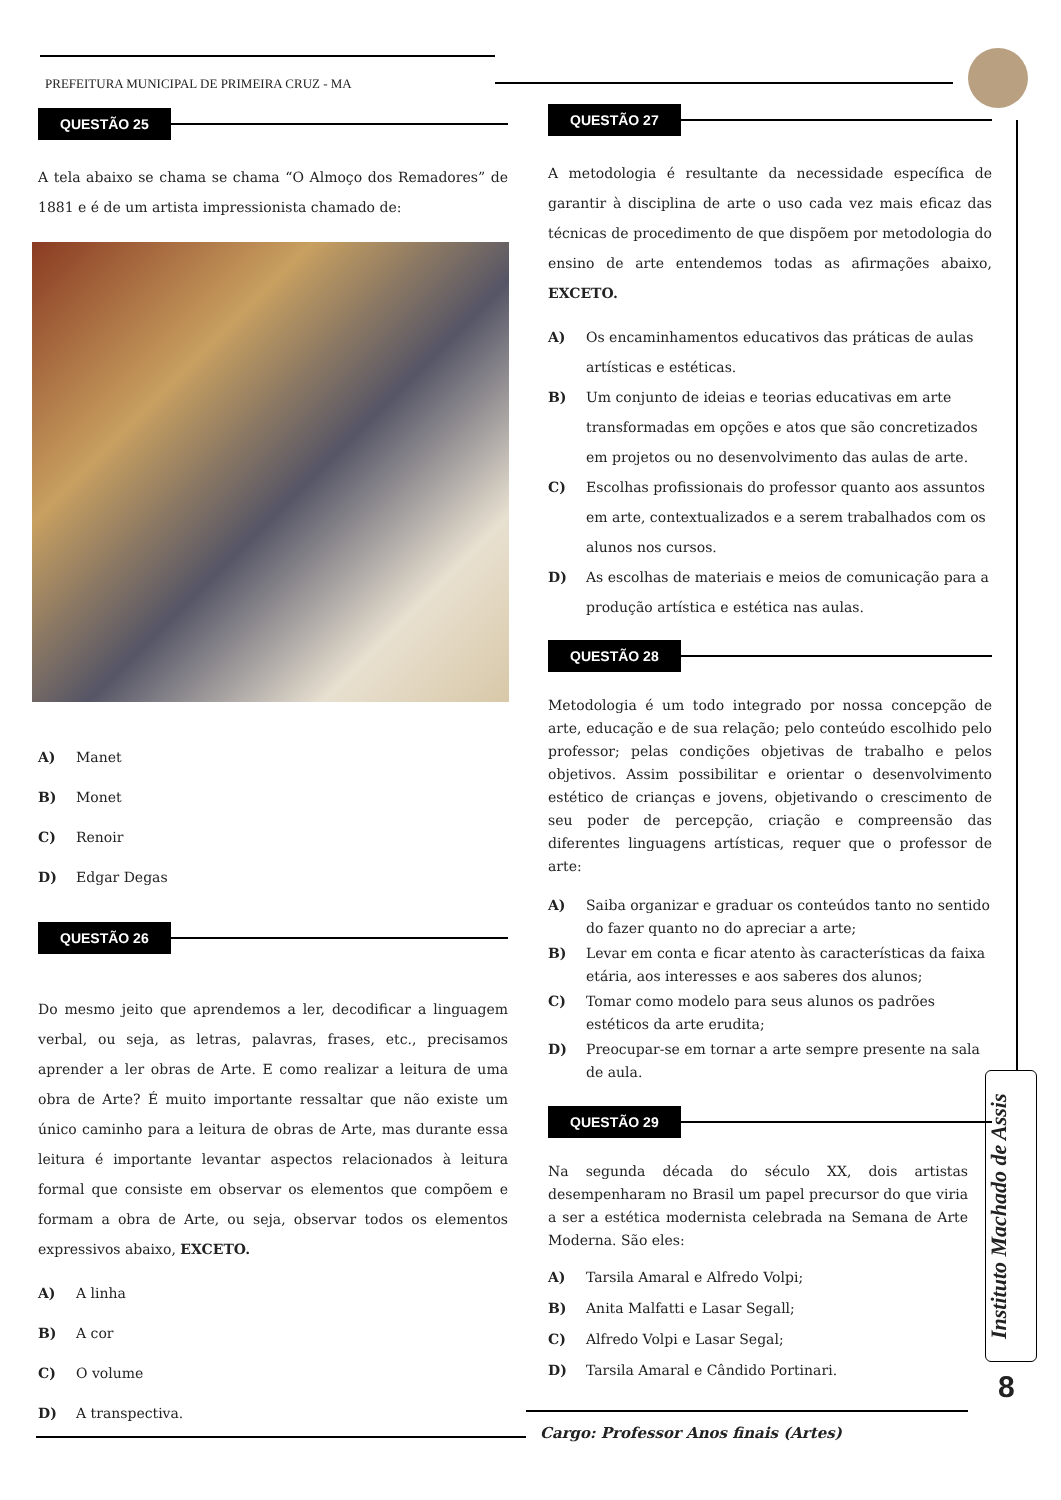PREFEITURA MUNICIPAL DE PRIMEIRA CRUZ - MA
QUESTÃO 25
A tela abaixo se chama se chama “O Almoço dos Remadores” de 1881 e é de um artista impressionista chamado de:
A) Manet
B) Monet
C) Renoir
D) Edgar Degas
QUESTÃO 26
Do mesmo jeito que aprendemos a ler, decodificar a linguagem verbal, ou seja, as letras, palavras, frases, etc., precisamos aprender a ler obras de Arte. E como realizar a leitura de uma obra de Arte? É muito importante ressaltar que não existe um único caminho para a leitura de obras de Arte, mas durante essa leitura é importante levantar aspectos relacionados à leitura formal que consiste em observar os elementos que compõem e formam a obra de Arte, ou seja, observar todos os elementos expressivos abaixo, EXCETO.
A) A linha
B) A cor
C) O volume
D) A transpectiva.
QUESTÃO 27
A metodologia é resultante da necessidade específica de garantir à disciplina de arte o uso cada vez mais eficaz das técnicas de procedimento de que dispõem por metodologia do ensino de arte entendemos todas as afirmações abaixo, EXCETO.
A) Os encaminhamentos educativos das práticas de aulas artísticas e estéticas.
B) Um conjunto de ideias e teorias educativas em arte transformadas em opções e atos que são concretizados em projetos ou no desenvolvimento das aulas de arte.
C) Escolhas profissionais do professor quanto aos assuntos em arte, contextualizados e a serem trabalhados com os alunos nos cursos.
D) As escolhas de materiais e meios de comunicação para a produção artística e estética nas aulas.
QUESTÃO 28
Metodologia é um todo integrado por nossa concepção de arte, educação e de sua relação; pelo conteúdo escolhido pelo professor; pelas condições objetivas de trabalho e pelos objetivos. Assim possibilitar e orientar o desenvolvimento estético de crianças e jovens, objetivando o crescimento de seu poder de percepção, criação e compreensão das diferentes linguagens artísticas, requer que o professor de arte:
A) Saiba organizar e graduar os conteúdos tanto no sentido do fazer quanto no do apreciar a arte;
B) Levar em conta e ficar atento às características da faixa etária, aos interesses e aos saberes dos alunos;
C) Tomar como modelo para seus alunos os padrões estéticos da arte erudita;
D) Preocupar-se em tornar a arte sempre presente na sala de aula.
QUESTÃO 29
Na segunda década do século XX, dois artistas desempenharam no Brasil um papel precursor do que viria a ser a estética modernista celebrada na Semana de Arte Moderna. São eles:
A) Tarsila Amaral e Alfredo Volpi;
B) Anita Malfatti e Lasar Segall;
C) Alfredo Volpi e Lasar Segal;
D) Tarsila Amaral e Cândido Portinari.
Instituto Machado de Assis
8
Cargo: Professor Anos finais (Artes)